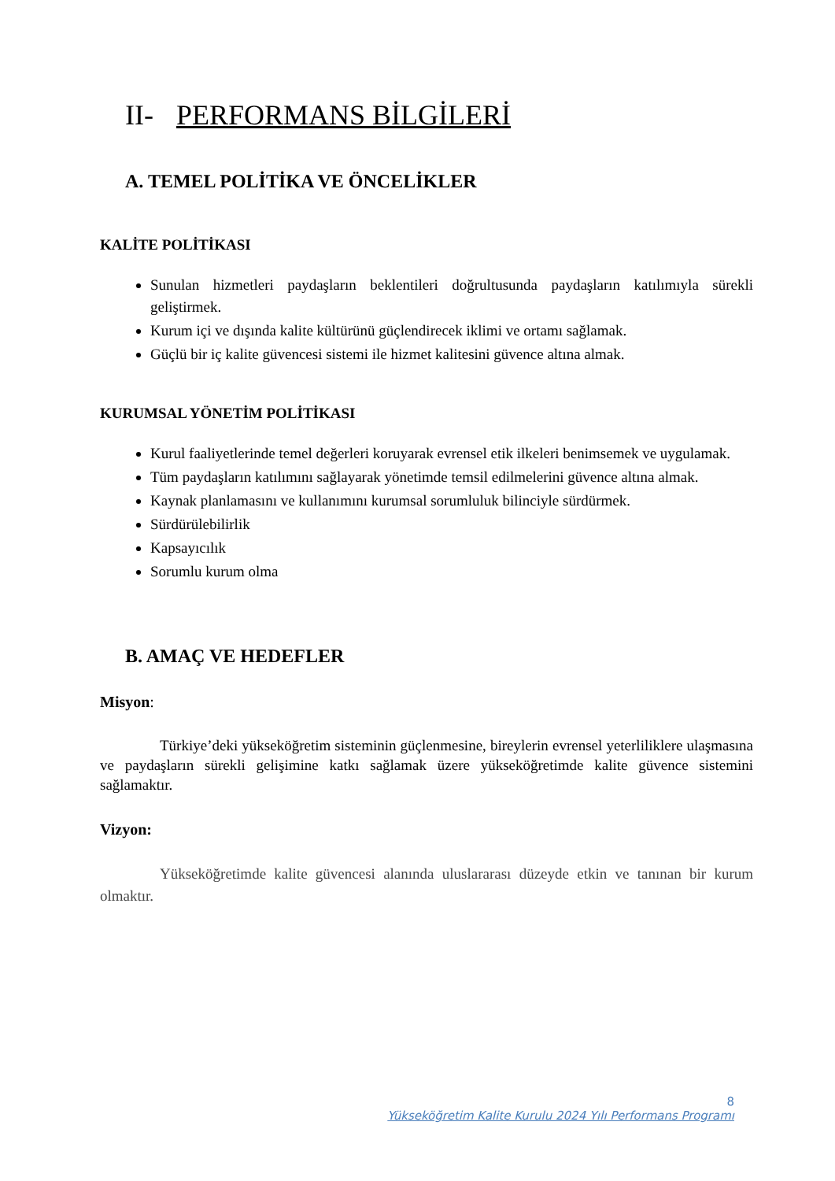II- PERFORMANS BİLGİLERİ
A. TEMEL POLİTİKA VE ÖNCELİKLER
KALİTE POLİTİKASI
Sunulan hizmetleri paydaşların beklentileri doğrultusunda paydaşların katılımıyla sürekli geliştirmek.
Kurum içi ve dışında kalite kültürünü güçlendirecek iklimi ve ortamı sağlamak.
Güçlü bir iç kalite güvencesi sistemi ile hizmet kalitesini güvence altına almak.
KURUMSAL YÖNETİM POLİTİKASI
Kurul faaliyetlerinde temel değerleri koruyarak evrensel etik ilkeleri benimsemek ve uygulamak.
Tüm paydaşların katılımını sağlayarak yönetimde temsil edilmelerini güvence altına almak.
Kaynak planlamasını ve kullanımını kurumsal sorumluluk bilinciyle sürdürmek.
Sürdürülebilirlik
Kapsayıcılık
Sorumlu kurum olma
B. AMAÇ VE HEDEFLER
Misyon:
Türkiye’deki yükseköğretim sisteminin güçlenmesine, bireylerin evrensel yeterliliklere ulaşmasına ve paydaşların sürekli gelişimine katkı sağlamak üzere yükseköğretimde kalite güvence sistemini sağlamaktır.
Vizyon:
Yükseköğretimde kalite güvencesi alanında uluslararası düzeyde etkin ve tanınan bir kurum olmaktır.
8
Yükseköğretim Kalite Kurulu 2024 Yılı Performans Programı